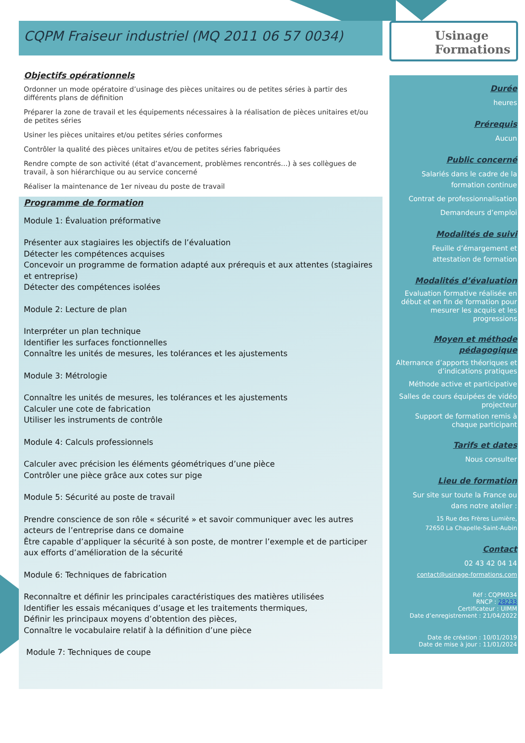CQPM Fraiseur industriel (MQ 2011 06 57 0034)
Objectifs opérationnels
Ordonner un mode opératoire d’usinage des pièces unitaires ou de petites séries à partir des différents plans de définition
Préparer la zone de travail et les équipements nécessaires à la réalisation de pièces unitaires et/ou de petites séries
Usiner les pièces unitaires et/ou petites séries conformes
Contrôler la qualité des pièces unitaires et/ou de petites séries fabriquées
Rendre compte de son activité (état d’avancement, problèmes rencontrés…) à ses collègues de travail, à son hiérarchique ou au service concerné
Réaliser la maintenance de 1er niveau du poste de travail
Programme de formation
Module 1: Évaluation préformative
Présenter aux stagiaires les objectifs de l’évaluation
Détecter les compétences acquises
Concevoir un programme de formation adapté aux prérequis et aux attentes (stagiaires et entreprise)
Détecter des compétences isolées
Module 2: Lecture de plan
Interpréter un plan technique
Identifier les surfaces fonctionnelles
Connaître les unités de mesures, les tolérances et les ajustements
Module 3: Métrologie
Connaître les unités de mesures, les tolérances et les ajustements
Calculer une cote de fabrication
Utiliser les instruments de contrôle
Module 4: Calculs professionnels
Calculer avec précision les éléments géométriques d’une pièce
Contrôler une pièce grâce aux cotes sur pige
Module 5: Sécurité au poste de travail
Prendre conscience de son rôle « sécurité » et savoir communiquer avec les autres acteurs de l’entreprise dans ce domaine
Être capable d’appliquer la sécurité à son poste, de montrer l’exemple et de participer aux efforts d’amélioration de la sécurité
Module 6: Techniques de fabrication
Reconnaître et définir les principales caractéristiques des matières utilisées
Identifier les essais mécaniques d’usage et les traitements thermiques,
Définir les principaux moyens d’obtention des pièces,
Connaître le vocabulaire relatif à la définition d’une pièce
Module 7: Techniques de coupe
Usinage
Formations
Durée
heures
Prérequis
Aucun
Public concerné
Salariés dans le cadre de la formation continue
Contrat de professionnalisation
Demandeurs d’emploi
Modalités de suivi
Feuille d’émargement et attestation de formation
Modalités d’évaluation
Evaluation formative réalisée en début et en fin de formation pour mesurer les acquis et les progressions
Moyen et méthode pédagogique
Alternance d’apports théoriques et d’indications pratiques
Méthode active et participative
Salles de cours équipées de vidéo projecteur
Support de formation remis à chaque participant
Tarifs et dates
Nous consulter
Lieu de formation
Sur site sur toute la France ou dans notre atelier :
15 Rue des Frères Lumière,
72650 La Chapelle-Saint-Aubin
Contact
02 43 42 04 14
contact@usinage-formations.com
Réf : CQPM034
RNCP : 28233
Certificateur : UIMM
Date d’enregistrement : 21/04/2022
Date de création : 10/01/2019
Date de mise à jour : 11/01/2024